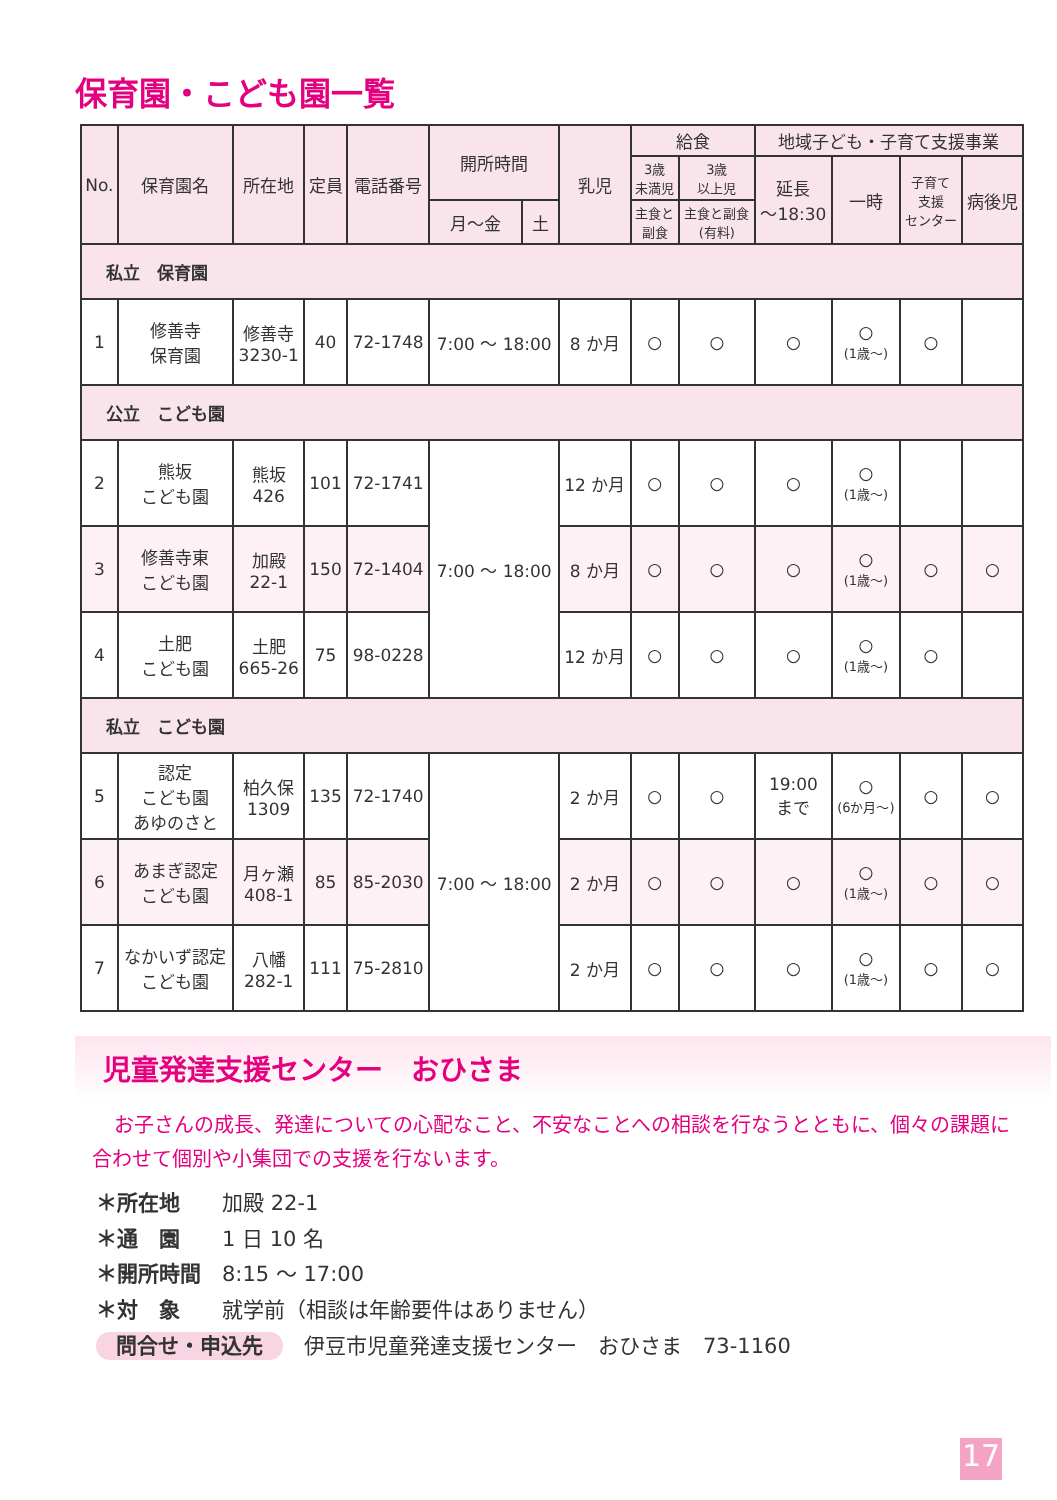保育園・こども園一覧
| No. | 保育園名 | 所在地 | 定員 | 電話番号 | 開所時間 | | 乳児 | 給食 | | 地域子ども・子育て支援事業 | | | |
| --- | --- | --- | --- | --- | --- | --- | --- | --- | --- | --- | --- | --- | --- |
| | | | | | | | | 3歳 未満児 | 3歳 以上児 | 延長 ～18:30 | 一時 | 子育て 支援 センター | 病後児 |
| | | | | | 月～金 | 土 | | 主食と 副食 | 主食と副食 (有料) | | | | |
| 私立 保育園 | | | | | | | | | | | | | |
| 1 | 修善寺 保育園 | 修善寺 3230-1 | 40 | 72-1748 | 7:00 ～ 18:00 | | 8 か月 | ○ | ○ | ○ | ○ (1歳～) | ○ | |
| 公立 こども園 | | | | | | | | | | | | | |
| 2 | 熊坂 こども園 | 熊坂 426 | 101 | 72-1741 | 7:00 ～ 18:00 | | 12 か月 | ○ | ○ | ○ | ○ (1歳～) | | |
| 3 | 修善寺東 こども園 | 加殿 22-1 | 150 | 72-1404 | | | 8 か月 | ○ | ○ | ○ | ○ (1歳～) | ○ | ○ |
| 4 | 土肥 こども園 | 土肥 665-26 | 75 | 98-0228 | | | 12 か月 | ○ | ○ | ○ | ○ (1歳～) | ○ | |
| 私立 こども園 | | | | | | | | | | | | | |
| 5 | 認定 こども園 あゆのさと | 柏久保 1309 | 135 | 72-1740 | 7:00 ～ 18:00 | | 2 か月 | ○ | ○ | 19:00 まで | ○ (6か月～) | ○ | ○ |
| 6 | あまぎ認定 こども園 | 月ヶ瀬 408-1 | 85 | 85-2030 | | | 2 か月 | ○ | ○ | ○ | ○ (1歳～) | ○ | ○ |
| 7 | なかいず認定 こども園 | 八幡 282-1 | 111 | 75-2810 | | | 2 か月 | ○ | ○ | ○ | ○ (1歳～) | ○ | ○ |
児童発達支援センター　おひさま
お子さんの成長、発達についての心配なこと、不安なことへの相談を行なうとともに、個々の課題に合わせて個別や小集団での支援を行ないます。
＊所在地　　加殿 22-1
＊通　園　　1 日 10 名
＊開所時間　8:15 ～ 17:00
＊対　象　　就学前（相談は年齢要件はありません）
問合せ・申込先　伊豆市児童発達支援センター　おひさま　73-1160
17